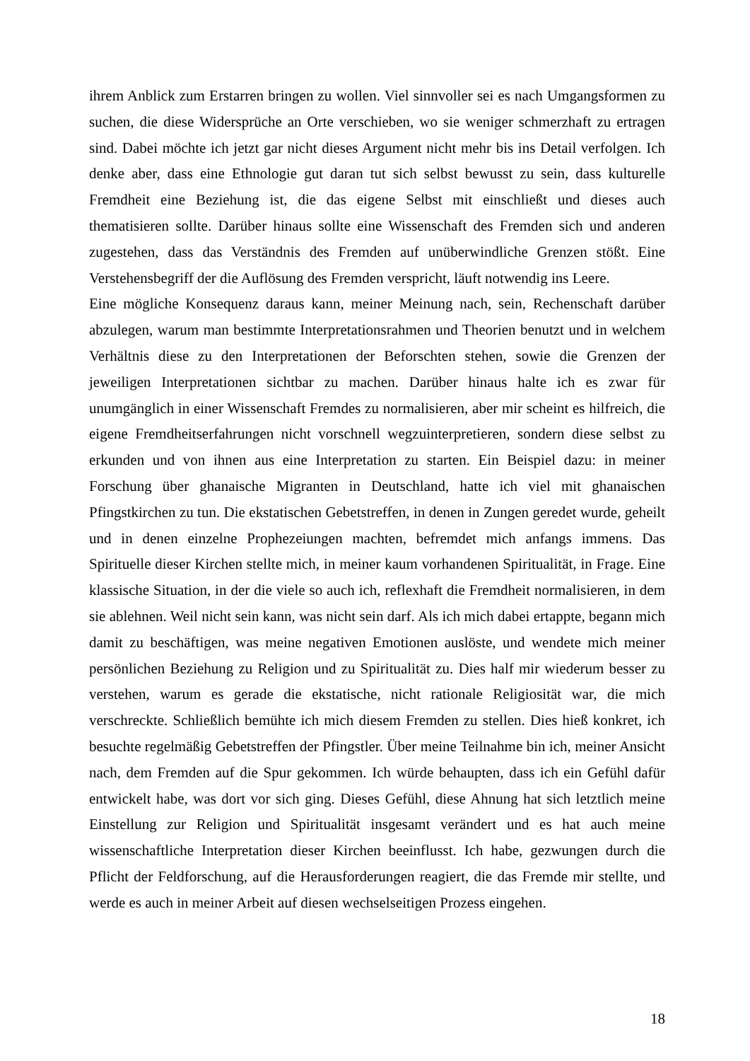ihrem Anblick zum Erstarren bringen zu wollen. Viel sinnvoller sei es nach Umgangsformen zu suchen, die diese Widersprüche an Orte verschieben, wo sie weniger schmerzhaft zu ertragen sind. Dabei möchte ich jetzt gar nicht dieses Argument nicht mehr bis ins Detail verfolgen. Ich denke aber, dass eine Ethnologie gut daran tut sich selbst bewusst zu sein, dass kulturelle Fremdheit eine Beziehung ist, die das eigene Selbst mit einschließt und dieses auch thematisieren sollte. Darüber hinaus sollte eine Wissenschaft des Fremden sich und anderen zugestehen, dass das Verständnis des Fremden auf unüberwindliche Grenzen stößt. Eine Verstehensbegriff der die Auflösung des Fremden verspricht, läuft notwendig ins Leere.
Eine mögliche Konsequenz daraus kann, meiner Meinung nach, sein, Rechenschaft darüber abzulegen, warum man bestimmte Interpretationsrahmen und Theorien benutzt und in welchem Verhältnis diese zu den Interpretationen der Beforschten stehen, sowie die Grenzen der jeweiligen Interpretationen sichtbar zu machen. Darüber hinaus halte ich es zwar für unumgänglich in einer Wissenschaft Fremdes zu normalisieren, aber mir scheint es hilfreich, die eigene Fremdheitserfahrungen nicht vorschnell wegzuinterpretieren, sondern diese selbst zu erkunden und von ihnen aus eine Interpretation zu starten. Ein Beispiel dazu: in meiner Forschung über ghanaische Migranten in Deutschland, hatte ich viel mit ghanaischen Pfingstkirchen zu tun. Die ekstatischen Gebetstreffen, in denen in Zungen geredet wurde, geheilt und in denen einzelne Prophezeiungen machten, befremdet mich anfangs immens. Das Spirituelle dieser Kirchen stellte mich, in meiner kaum vorhandenen Spiritualität, in Frage. Eine klassische Situation, in der die viele so auch ich, reflexhaft die Fremdheit normalisieren, in dem sie ablehnen. Weil nicht sein kann, was nicht sein darf. Als ich mich dabei ertappte, begann mich damit zu beschäftigen, was meine negativen Emotionen auslöste, und wendete mich meiner persönlichen Beziehung zu Religion und zu Spiritualität zu. Dies half mir wiederum besser zu verstehen, warum es gerade die ekstatische, nicht rationale Religiosität war, die mich verschreckte. Schließlich bemühte ich mich diesem Fremden zu stellen. Dies hieß konkret, ich besuchte regelmäßig Gebetstreffen der Pfingstler. Über meine Teilnahme bin ich, meiner Ansicht nach, dem Fremden auf die Spur gekommen. Ich würde behaupten, dass ich ein Gefühl dafür entwickelt habe, was dort vor sich ging. Dieses Gefühl, diese Ahnung hat sich letztlich meine Einstellung zur Religion und Spiritualität insgesamt verändert und es hat auch meine wissenschaftliche Interpretation dieser Kirchen beeinflusst. Ich habe, gezwungen durch die Pflicht der Feldforschung, auf die Herausforderungen reagiert, die das Fremde mir stellte, und werde es auch in meiner Arbeit auf diesen wechselseitigen Prozess eingehen.
18